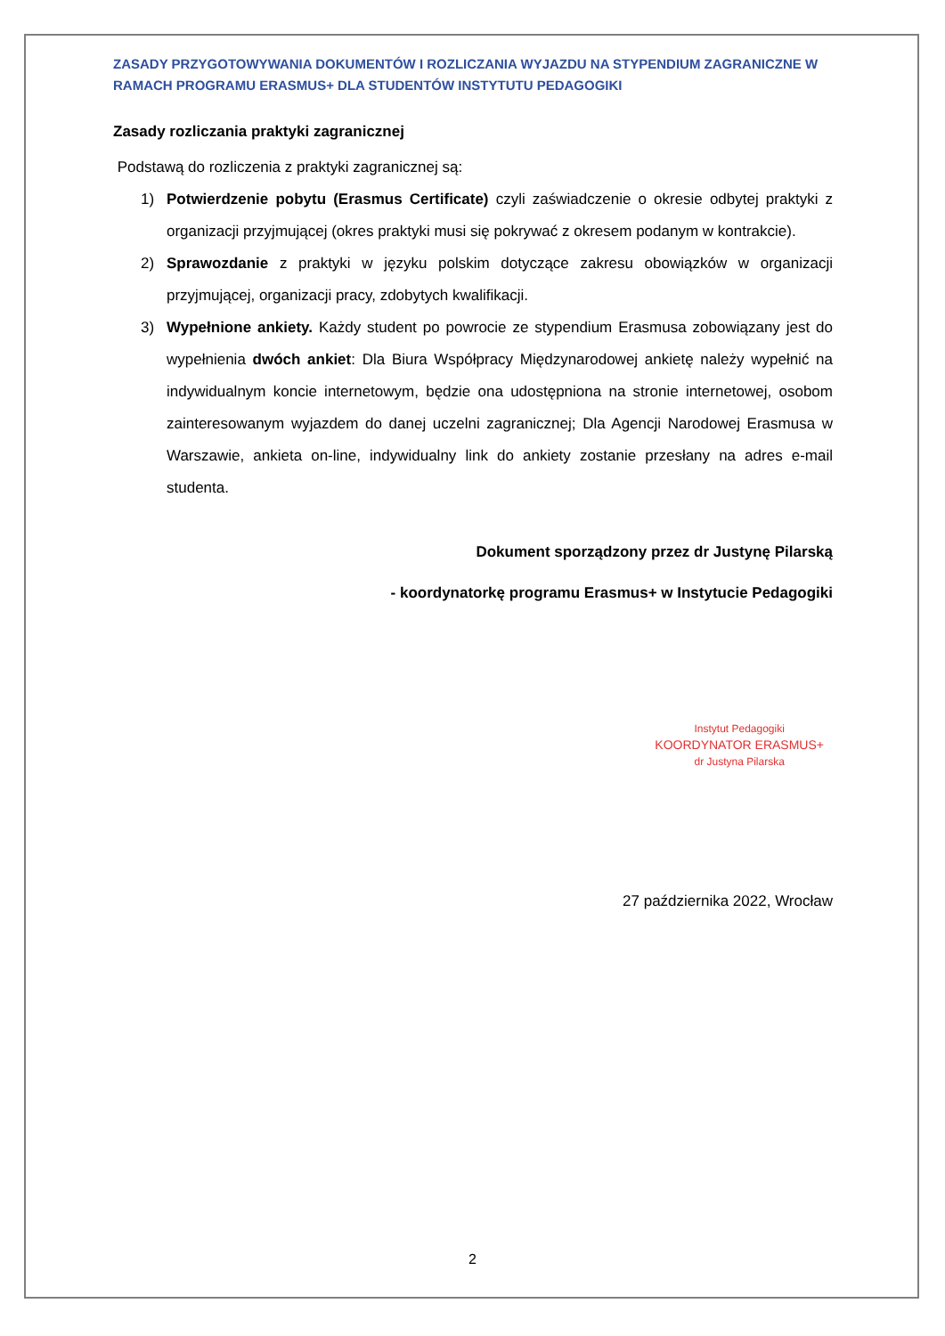ZASADY PRZYGOTOWYWANIA DOKUMENTÓW I ROZLICZANIA WYJAZDU NA STYPENDIUM ZAGRANICZNE W RAMACH PROGRAMU ERASMUS+ DLA STUDENTÓW INSTYTUTU PEDAGOGIKI
Zasady rozliczania praktyki zagranicznej
Podstawą do rozliczenia z praktyki zagranicznej są:
1) Potwierdzenie pobytu (Erasmus Certificate) czyli zaświadczenie o okresie odbytej praktyki z organizacji przyjmującej (okres praktyki musi się pokrywać z okresem podanym w kontrakcie).
2) Sprawozdanie z praktyki w języku polskim dotyczące zakresu obowiązków w organizacji przyjmującej, organizacji pracy, zdobytych kwalifikacji.
3) Wypełnione ankiety. Każdy student po powrocie ze stypendium Erasmusa zobowiązany jest do wypełnienia dwóch ankiet: Dla Biura Współpracy Międzynarodowej ankietę należy wypełnić na indywidualnym koncie internetowym, będzie ona udostępniona na stronie internetowej, osobom zainteresowanym wyjazdem do danej uczelni zagranicznej; Dla Agencji Narodowej Erasmusa w Warszawie, ankieta on-line, indywidualny link do ankiety zostanie przesłany na adres e-mail studenta.
Dokument sporządzony przez dr Justynę Pilarską
- koordynatorkę programu Erasmus+ w Instytucie Pedagogiki
Instytut Pedagogiki
KOORDYNATOR ERASMUS+
dr Justyna Pilarska
27 października 2022, Wrocław
2